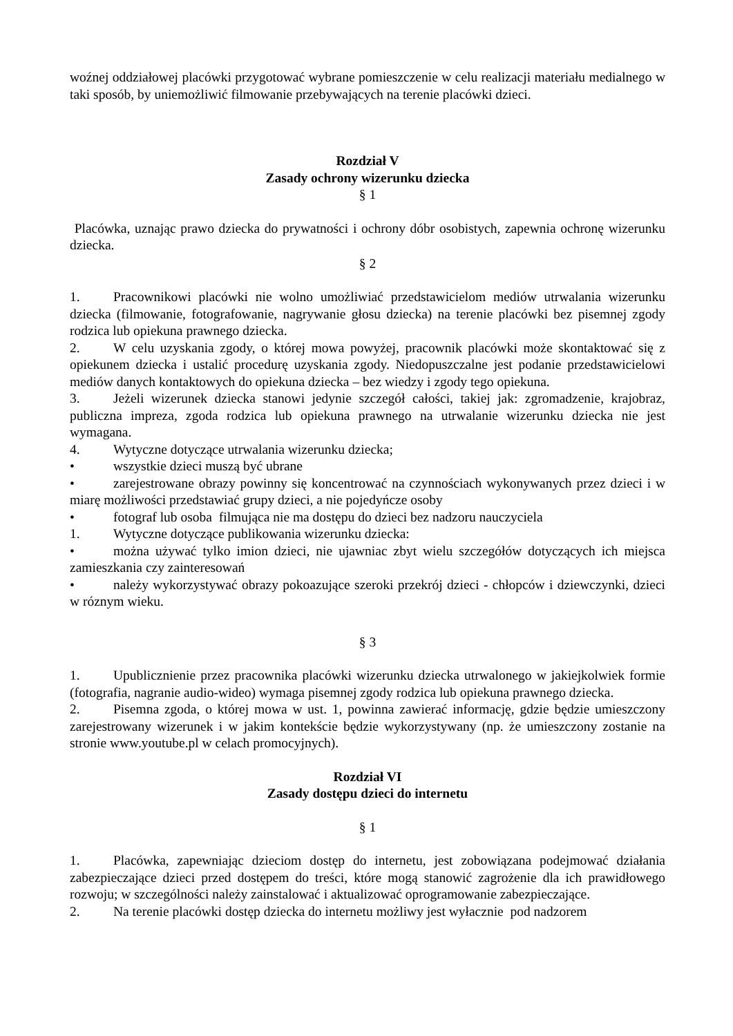woźnej oddziałowej placówki przygotować wybrane pomieszczenie w celu realizacji materiału medialnego w taki sposób, by uniemożliwić filmowanie przebywających na terenie placówki dzieci.
Rozdział V
Zasady ochrony wizerunku dziecka
§ 1
Placówka, uznając prawo dziecka do prywatności i ochrony dóbr osobistych, zapewnia ochronę wizerunku dziecka.
§ 2
1. Pracownikowi placówki nie wolno umożliwiać przedstawicielom mediów utrwalania wizerunku dziecka (filmowanie, fotografowanie, nagrywanie głosu dziecka) na terenie placówki bez pisemnej zgody rodzica lub opiekuna prawnego dziecka.
2. W celu uzyskania zgody, o której mowa powyżej, pracownik placówki może skontaktować się z opiekunem dziecka i ustalić procedurę uzyskania zgody. Niedopuszczalne jest podanie przedstawicielowi mediów danych kontaktowych do opiekuna dziecka – bez wiedzy i zgody tego opiekuna.
3. Jeżeli wizerunek dziecka stanowi jedynie szczegół całości, takiej jak: zgromadzenie, krajobraz, publiczna impreza, zgoda rodzica lub opiekuna prawnego na utrwalanie wizerunku dziecka nie jest wymagana.
4. Wytyczne dotyczące utrwalania wizerunku dziecka;
• wszystkie dzieci muszą być ubrane
• zarejestrowane obrazy powinny się koncentrować na czynnościach wykonywanych przez dzieci i w miarę możliwości przedstawiać grupy dzieci, a nie pojedyńcze osoby
• fotograf lub osoba filmująca nie ma dostępu do dzieci bez nadzoru nauczyciela
1. Wytyczne dotyczące publikowania wizerunku dziecka:
• można używać tylko imion dzieci, nie ujawniac zbyt wielu szczegółów dotyczących ich miejsca zamieszkania czy zainteresowań
• należy wykorzystywać obrazy pokoazujące szeroki przekrój dzieci - chłopców i dziewczynki, dzieci w róznym wieku.
§ 3
1. Upublicznienie przez pracownika placówki wizerunku dziecka utrwalonego w jakiejkolwiek formie (fotografia, nagranie audio-wideo) wymaga pisemnej zgody rodzica lub opiekuna prawnego dziecka.
2. Pisemna zgoda, o której mowa w ust. 1, powinna zawierać informację, gdzie będzie umieszczony zarejestrowany wizerunek i w jakim kontekście będzie wykorzystywany (np. że umieszczony zostanie na stronie www.youtube.pl w celach promocyjnych).
Rozdział VI
Zasady dostępu dzieci do internetu
§ 1
1. Placówka, zapewniając dzieciom dostęp do internetu, jest zobowiązana podejmować działania zabezpieczające dzieci przed dostępem do treści, które mogą stanowić zagrożenie dla ich prawidłowego rozwoju; w szczególności należy zainstalować i aktualizować oprogramowanie zabezpieczające.
2. Na terenie placówki dostęp dziecka do internetu możliwy jest wyłacznie pod nadzorem